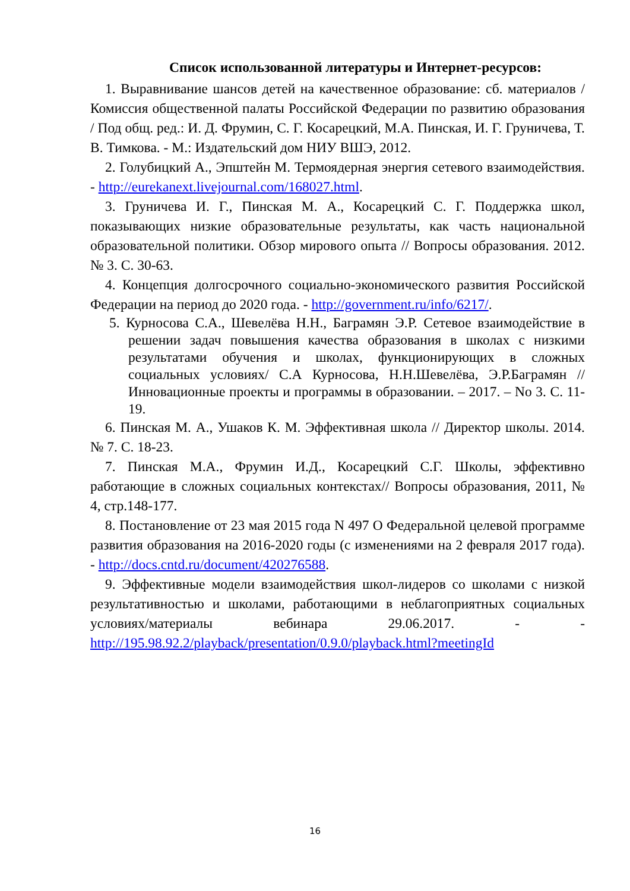Список использованной литературы и Интернет-ресурсов:
1. Выравнивание шансов детей на качественное образование: сб. материалов / Комиссия общественной палаты Российской Федерации по развитию образования / Под общ. ред.: И. Д. Фрумин, С. Г. Косарецкий, М.А. Пинская, И. Г. Груничева, Т. В. Тимкова. - М.: Издательский дом НИУ ВШЭ, 2012.
2. Голубицкий А., Эпштейн М. Термоядерная энергия сетевого взаимодействия. - http://eurekanext.livejournal.com/168027.html.
3. Груничева И. Г., Пинская М. А., Косарецкий С. Г. Поддержка школ, показывающих низкие образовательные результаты, как часть национальной образовательной политики. Обзор мирового опыта // Вопросы образования. 2012. № 3. С. 30-63.
4. Концепция долгосрочного социально-экономического развития Российской Федерации на период до 2020 года. - http://government.ru/info/6217/.
5. Курносова С.А., Шевелёва Н.Н., Баграмян Э.Р. Сетевое взаимодействие в решении задач повышения качества образования в школах с низкими результатами обучения и школах, функционирующих в сложных социальных условиях/ С.А Курносова, Н.Н.Шевелёва, Э.Р.Баграмян //Инновационные проекты и программы в образовании. – 2017. – No 3. С. 11-19.
6. Пинская М. А., Ушаков К. М. Эффективная школа // Директор школы. 2014. № 7. С. 18-23.
7. Пинская М.А., Фрумин И.Д., Косарецкий С.Г. Школы, эффективно работающие в сложных социальных контекстах// Вопросы образования, 2011, № 4, стр.148-177.
8. Постановление от 23 мая 2015 года N 497 О Федеральной целевой программе развития образования на 2016-2020 годы (с изменениями на 2 февраля 2017 года). - http://docs.cntd.ru/document/420276588.
9. Эффективные модели взаимодействия школ-лидеров со школами с низкой результативностью и школами, работающими в неблагоприятных социальных условиях/материалы вебинара 29.06.2017. - - http://195.98.92.2/playback/presentation/0.9.0/playback.html?meetingId
16